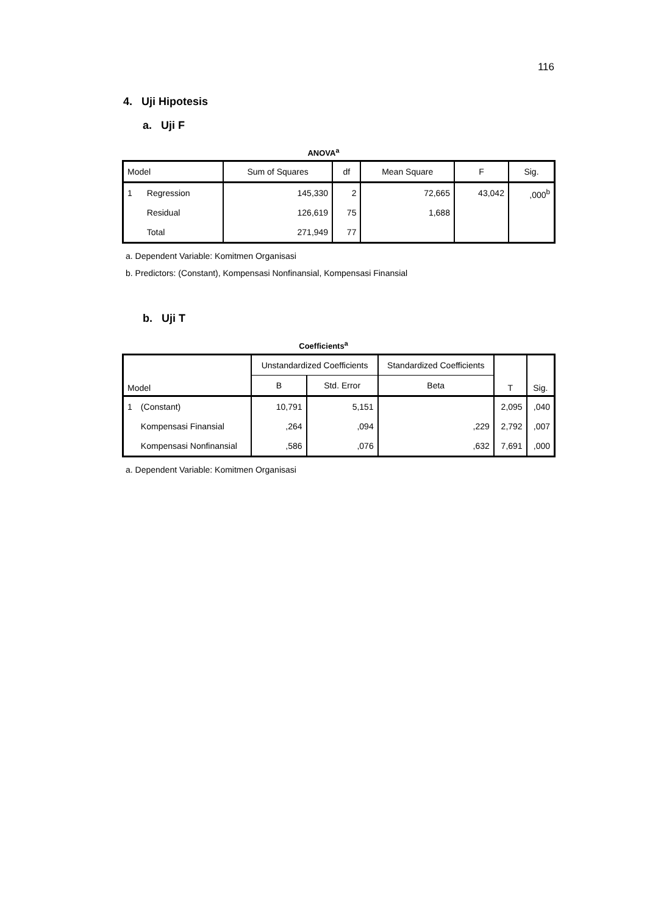116
4. Uji Hipotesis
a. Uji F
ANOVA<sup>a</sup>
| Model | | Sum of Squares | df | Mean Square | F | Sig. |
| --- | --- | --- | --- | --- | --- | --- |
| 1 | Regression | 145,330 | 2 | 72,665 | 43,042 | ,000<sup>b</sup> |
| | Residual | 126,619 | 75 | 1,688 | | |
| | Total | 271,949 | 77 | | | |
a. Dependent Variable: Komitmen Organisasi
b. Predictors: (Constant), Kompensasi Nonfinansial, Kompensasi Finansial
b. Uji T
Coefficients<sup>a</sup>
| Model | | Unstandardized Coefficients | | Standardized Coefficients | T | Sig. |
| --- | --- | --- | --- | --- | --- | --- |
| | | B | Std. Error | Beta | | |
| 1 | (Constant) | 10,791 | 5,151 | | 2,095 | ,040 |
| | Kompensasi Finansial | ,264 | ,094 | ,229 | 2,792 | ,007 |
| | Kompensasi Nonfinansial | ,586 | ,076 | ,632 | 7,691 | ,000 |
a. Dependent Variable: Komitmen Organisasi